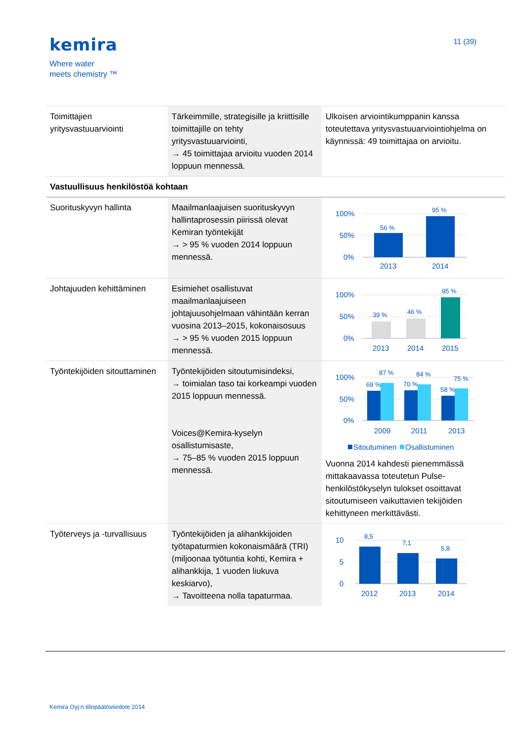kemira
Where water
meets chemistry ™
11 (39)
| Toimittajien yritysvastuuarviointi | Tärkeimmille, strategisille ja kriittisille toimittajille on tehty yritysvastuuarviointi, → 45 toimittajaa arvioitu vuoden 2014 loppuun mennessä. | Ulkoisen arviointikumppanin kanssa toteutettava yritysvastuuarviointiohjelma on käynnissä: 49 toimittajaa on arvioitu. |
| Vastuullisuus henkilöstöä kohtaan | | |
| Suorituskyvyn hallinta | Maailmanlaajuisen suorituskyvyn hallintaprosessin piirissä olevat Kemiran työntekijät → > 95 % vuoden 2014 loppuun mennessä. | 100% 50% 0% 56 % 95 % 2013 2014 |
| Johtajuuden kehittäminen | Esimiehet osallistuvat maailmanlaajuiseen johtajuusohjelmaan vähintään kerran vuosina 2013–2015, kokonaisosuus → > 95 % vuoden 2015 loppuun mennessä. | 100% 50% 0% 39 % 46 % 95 % 2013 2014 2015 |
| Työntekijöiden sitouttaminen | Työntekijöiden sitoutumisindeksi, → toimialan taso tai korkeampi vuoden 2015 loppuun mennessä. Voices@Kemira-kyselyn osallistumisaste, → 75–85 % vuoden 2015 loppuun mennessä. | 100% 50% 0% 69 % 87 % 70 % 84 % 58 % 75 % 2009 2011 2013 Sitoutuminen Osallistuminen Vuonna 2014 kahdesti pienemmässä mittakaavassa toteutetun Pulse-henkilöstökyselyn tulokset osoittavat sitoutumiseen vaikuttavien tekijöiden kehittyneen merkittävästi. |
| Työterveys ja -turvallisuus | Työntekijöiden ja alihankkijoiden työtapaturmien kokonaismäärä (TRI) (miljoonaa työtuntia kohti, Kemira + alihankkija, 1 vuoden liukuva keskiarvo), → Tavoitteena nolla tapaturmaa. | 10 5 0 8,5 7,1 5,8 2012 2013 2014 |
Kemira Oyj:n tilinpäätöstiedote 2014